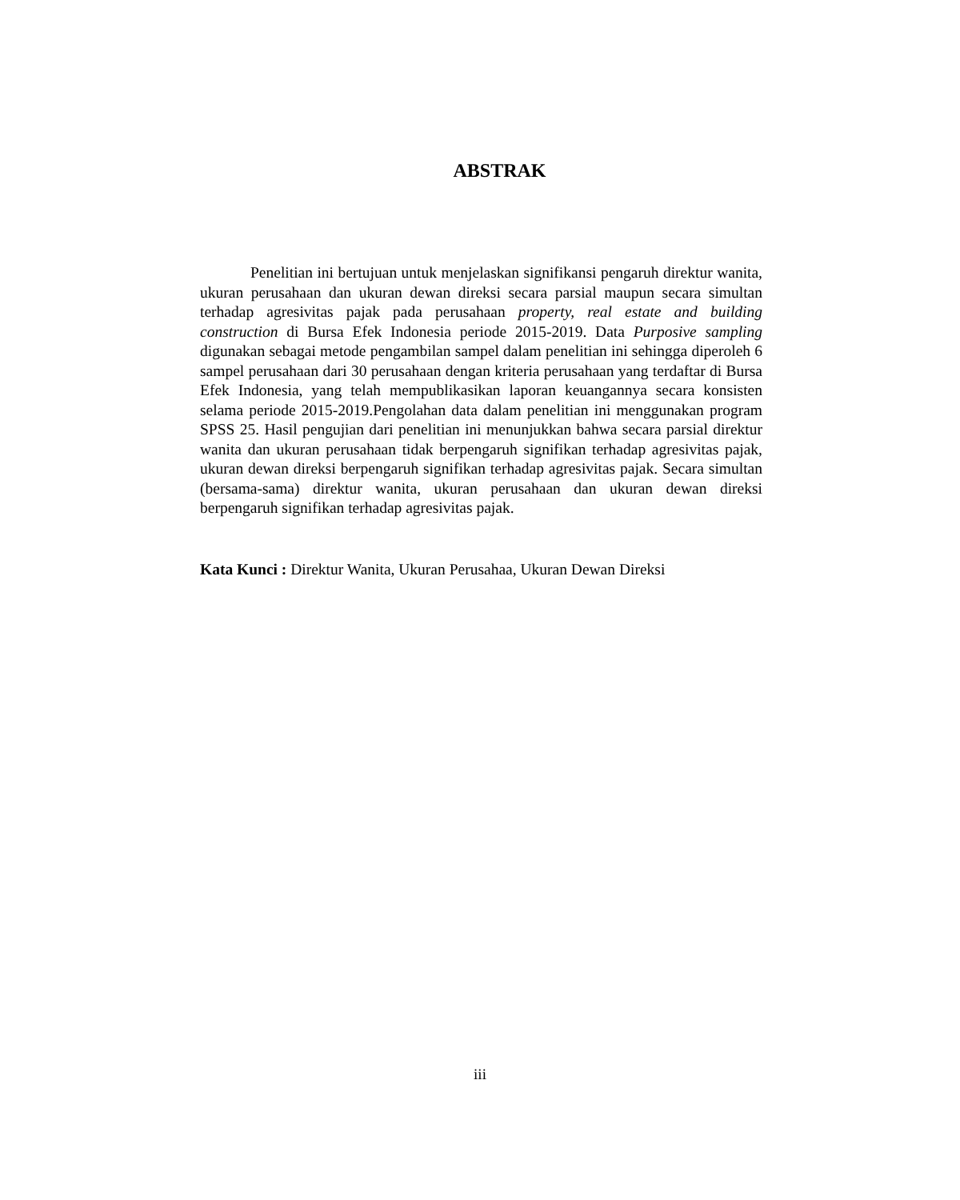ABSTRAK
Penelitian ini bertujuan untuk menjelaskan signifikansi pengaruh direktur wanita, ukuran perusahaan dan ukuran dewan direksi secara parsial maupun secara simultan terhadap agresivitas pajak pada perusahaan property, real estate and building construction di Bursa Efek Indonesia periode 2015-2019. Data Purposive sampling digunakan sebagai metode pengambilan sampel dalam penelitian ini sehingga diperoleh 6 sampel perusahaan dari 30 perusahaan dengan kriteria perusahaan yang terdaftar di Bursa Efek Indonesia, yang telah mempublikasikan laporan keuangannya secara konsisten selama periode 2015-2019.Pengolahan data dalam penelitian ini menggunakan program SPSS 25. Hasil pengujian dari penelitian ini menunjukkan bahwa secara parsial direktur wanita dan ukuran perusahaan tidak berpengaruh signifikan terhadap agresivitas pajak, ukuran dewan direksi berpengaruh signifikan terhadap agresivitas pajak. Secara simultan (bersama-sama) direktur wanita, ukuran perusahaan dan ukuran dewan direksi berpengaruh signifikan terhadap agresivitas pajak.
Kata Kunci : Direktur Wanita, Ukuran Perusahaa, Ukuran Dewan Direksi
iii